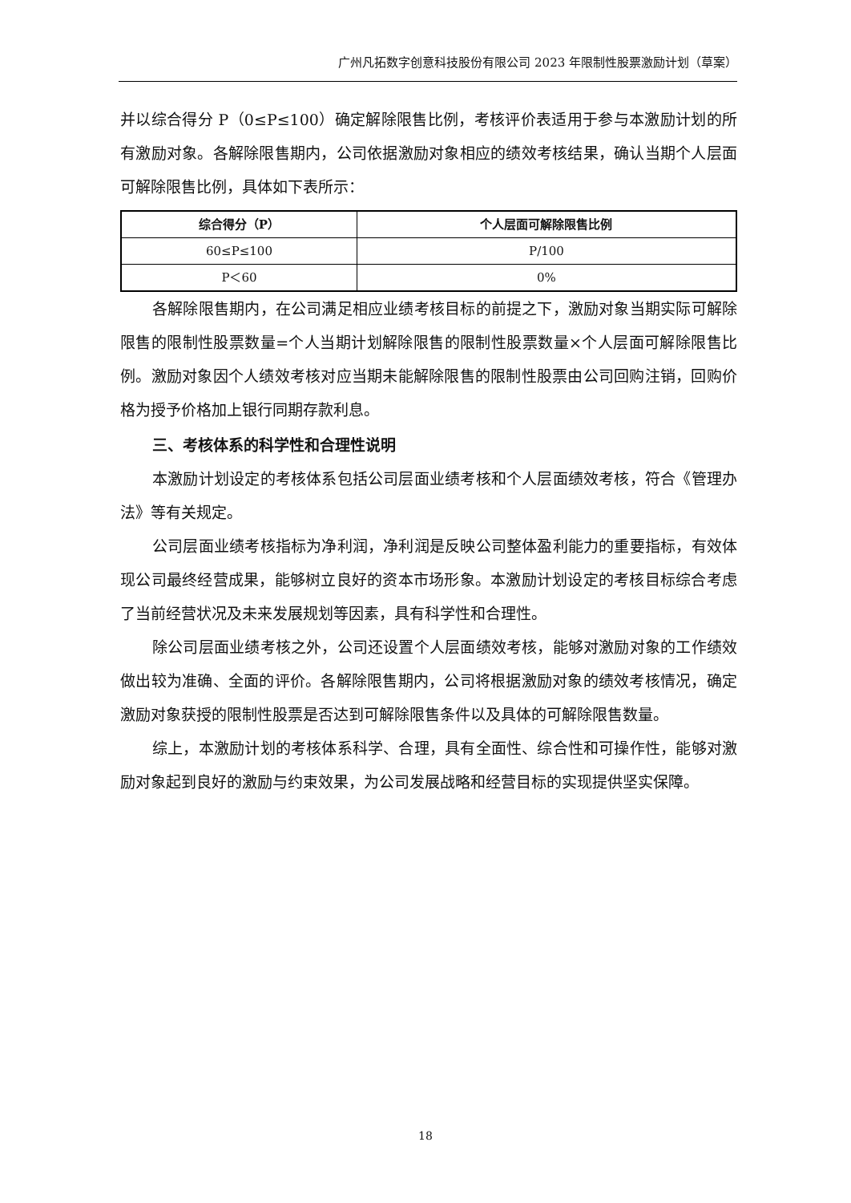广州凡拓数字创意科技股份有限公司 2023 年限制性股票激励计划（草案）
并以综合得分 P（0≤P≤100）确定解除限售比例，考核评价表适用于参与本激励计划的所有激励对象。各解除限售期内，公司依据激励对象相应的绩效考核结果，确认当期个人层面可解除限售比例，具体如下表所示：
| 综合得分（P） | 个人层面可解除限售比例 |
| --- | --- |
| 60≤P≤100 | P/100 |
| P＜60 | 0% |
各解除限售期内，在公司满足相应业绩考核目标的前提之下，激励对象当期实际可解除限售的限制性股票数量=个人当期计划解除限售的限制性股票数量×个人层面可解除限售比例。激励对象因个人绩效考核对应当期未能解除限售的限制性股票由公司回购注销，回购价格为授予价格加上银行同期存款利息。
三、考核体系的科学性和合理性说明
本激励计划设定的考核体系包括公司层面业绩考核和个人层面绩效考核，符合《管理办法》等有关规定。
公司层面业绩考核指标为净利润，净利润是反映公司整体盈利能力的重要指标，有效体现公司最终经营成果，能够树立良好的资本市场形象。本激励计划设定的考核目标综合考虑了当前经营状况及未来发展规划等因素，具有科学性和合理性。
除公司层面业绩考核之外，公司还设置个人层面绩效考核，能够对激励对象的工作绩效做出较为准确、全面的评价。各解除限售期内，公司将根据激励对象的绩效考核情况，确定激励对象获授的限制性股票是否达到可解除限售条件以及具体的可解除限售数量。
综上，本激励计划的考核体系科学、合理，具有全面性、综合性和可操作性，能够对激励对象起到良好的激励与约束效果，为公司发展战略和经营目标的实现提供坚实保障。
18